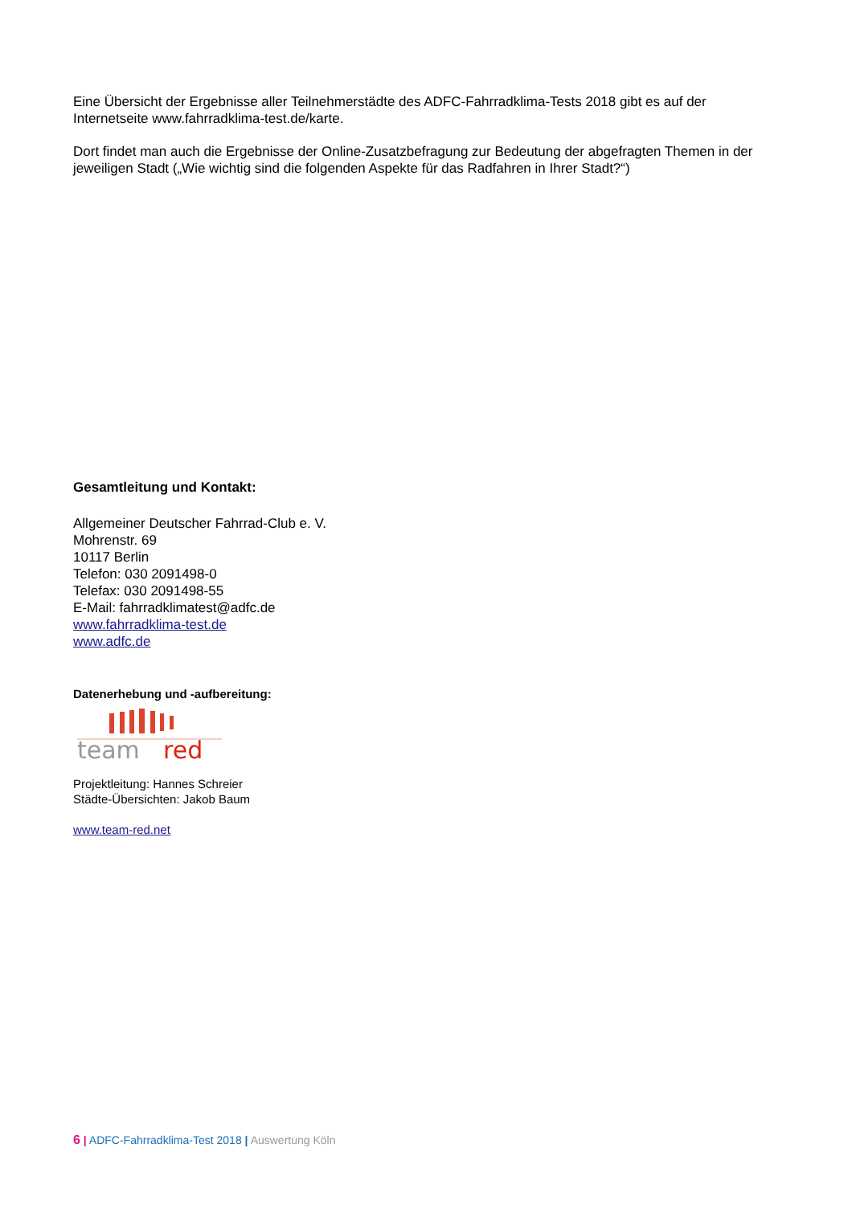Eine Übersicht der Ergebnisse aller Teilnehmerstädte des ADFC-Fahrradklima-Tests 2018 gibt es auf der Internetseite www.fahrradklima-test.de/karte.
Dort findet man auch die Ergebnisse der Online-Zusatzbefragung zur Bedeutung der abgefragten Themen in der jeweiligen Stadt („Wie wichtig sind die folgenden Aspekte für das Radfahren in Ihrer Stadt?“)
Gesamtleitung und Kontakt:
Allgemeiner Deutscher Fahrrad-Club e. V.
Mohrenstr. 69
10117 Berlin
Telefon: 030 2091498-0
Telefax: 030 2091498-55
E-Mail: fahrradklimatest@adfc.de
www.fahrradklima-test.de
www.adfc.de
Datenerhebung und -aufbereitung:
team
red
Projektleitung: Hannes Schreier
Städte-Übersichten: Jakob Baum
www.team-red.net
6 | ADFC-Fahrradklima-Test 2018 | Auswertung Köln